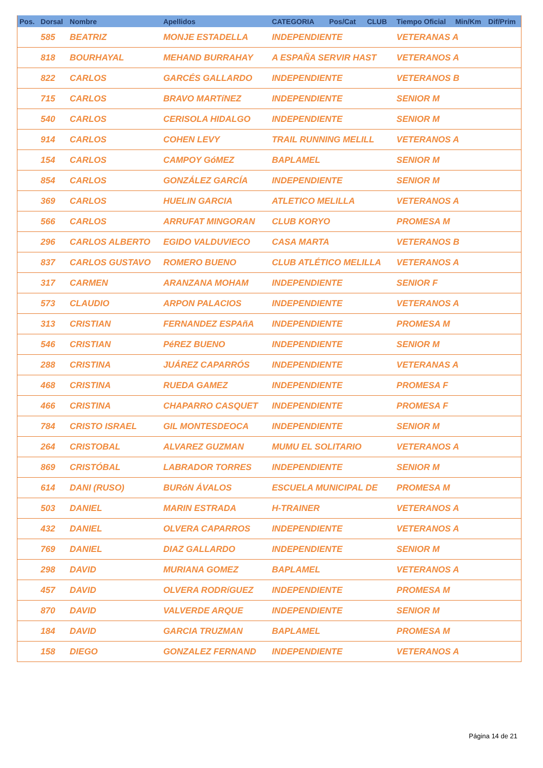| Pos. | Dorsal | Nombre | Apellidos | CATEGORIA | Pos/Cat | CLUB | Tiempo Oficial | Min/Km | Dif/Prim |
| --- | --- | --- | --- | --- | --- | --- | --- | --- | --- |
| | 585 | BEATRIZ | MONJE ESTADELLA | INDEPENDIENTE | | | VETERANAS A | | |
| | 818 | BOURHAYAL | MEHAND BURRAHAY | A ESPAÑA SERVIR HAST | | | VETERANOS A | | |
| | 822 | CARLOS | GARCÉS GALLARDO | INDEPENDIENTE | | | VETERANOS B | | |
| | 715 | CARLOS | BRAVO MARTíNEZ | INDEPENDIENTE | | | SENIOR M | | |
| | 540 | CARLOS | CERISOLA HIDALGO | INDEPENDIENTE | | | SENIOR M | | |
| | 914 | CARLOS | COHEN LEVY | TRAIL RUNNING MELILL | | | VETERANOS A | | |
| | 154 | CARLOS | CAMPOY GóMEZ | BAPLAMEL | | | SENIOR M | | |
| | 854 | CARLOS | GONZÁLEZ GARCÍA | INDEPENDIENTE | | | SENIOR M | | |
| | 369 | CARLOS | HUELIN GARCIA | ATLETICO MELILLA | | | VETERANOS A | | |
| | 566 | CARLOS | ARRUFAT MINGORAN | CLUB KORYO | | | PROMESA M | | |
| | 296 | CARLOS ALBERTO | EGIDO VALDUVIECO | CASA MARTA | | | VETERANOS B | | |
| | 837 | CARLOS GUSTAVO | ROMERO BUENO | CLUB ATLÉTICO MELILLA | | | VETERANOS A | | |
| | 317 | CARMEN | ARANZANA MOHAM | INDEPENDIENTE | | | SENIOR F | | |
| | 573 | CLAUDIO | ARPON PALACIOS | INDEPENDIENTE | | | VETERANOS A | | |
| | 313 | CRISTIAN | FERNANDEZ ESPAñA | INDEPENDIENTE | | | PROMESA M | | |
| | 546 | CRISTIAN | PéREZ BUENO | INDEPENDIENTE | | | SENIOR M | | |
| | 288 | CRISTINA | JUÁREZ CAPARRÓS | INDEPENDIENTE | | | VETERANAS A | | |
| | 468 | CRISTINA | RUEDA GAMEZ | INDEPENDIENTE | | | PROMESA F | | |
| | 466 | CRISTINA | CHAPARRO CASQUET | INDEPENDIENTE | | | PROMESA F | | |
| | 784 | CRISTO ISRAEL | GIL MONTESDEOCA | INDEPENDIENTE | | | SENIOR M | | |
| | 264 | CRISTOBAL | ALVAREZ GUZMAN | MUMU EL SOLITARIO | | | VETERANOS A | | |
| | 869 | CRISTÓBAL | LABRADOR TORRES | INDEPENDIENTE | | | SENIOR M | | |
| | 614 | DANI (RUSO) | BURóN ÁVALOS | ESCUELA MUNICIPAL DE | | | PROMESA M | | |
| | 503 | DANIEL | MARIN ESTRADA | H-TRAINER | | | VETERANOS A | | |
| | 432 | DANIEL | OLVERA CAPARROS | INDEPENDIENTE | | | VETERANOS A | | |
| | 769 | DANIEL | DIAZ GALLARDO | INDEPENDIENTE | | | SENIOR M | | |
| | 298 | DAVID | MURIANA GOMEZ | BAPLAMEL | | | VETERANOS A | | |
| | 457 | DAVID | OLVERA RODRíGUEZ | INDEPENDIENTE | | | PROMESA M | | |
| | 870 | DAVID | VALVERDE ARQUE | INDEPENDIENTE | | | SENIOR M | | |
| | 184 | DAVID | GARCIA TRUZMAN | BAPLAMEL | | | PROMESA M | | |
| | 158 | DIEGO | GONZALEZ FERNAND | INDEPENDIENTE | | | VETERANOS A | | |
Página 14 de 21